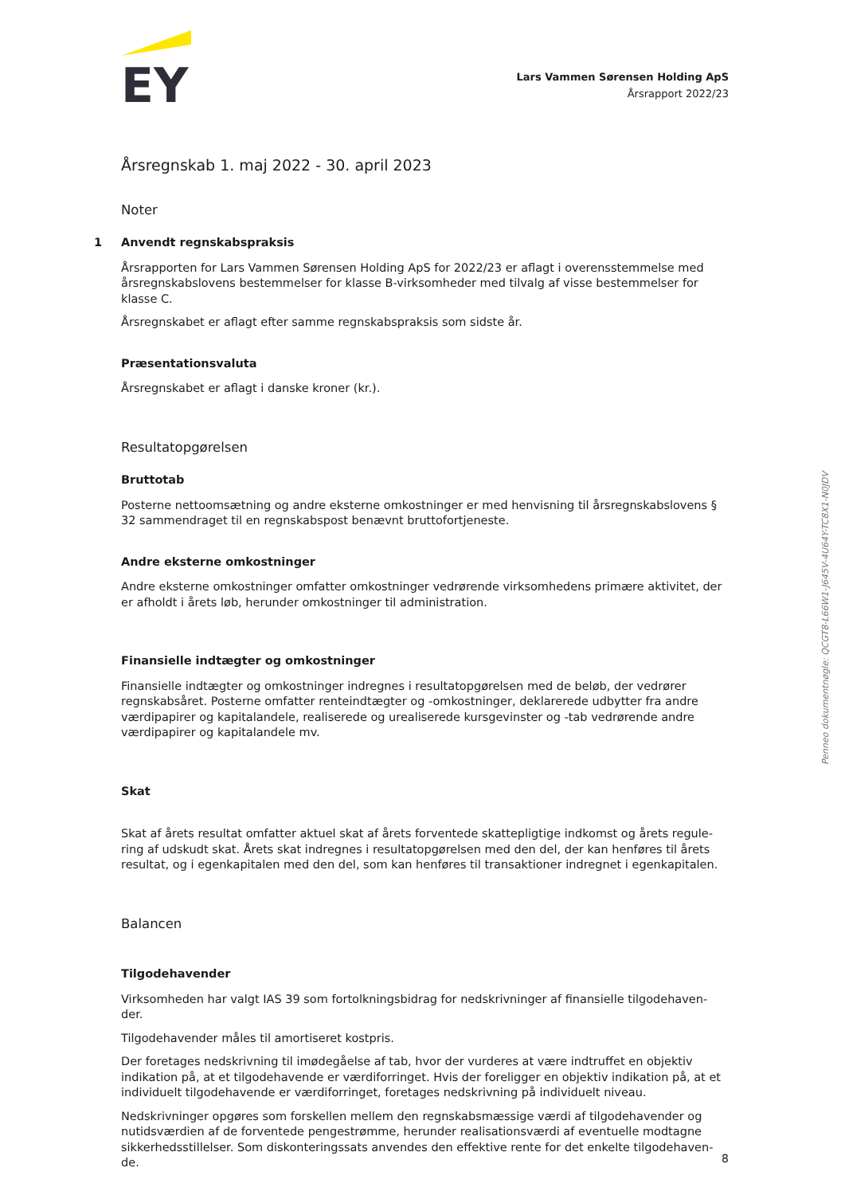EY
Lars Vammen Sørensen Holding ApS
Årsrapport 2022/23
Årsregnskab 1. maj 2022 - 30. april 2023
Noter
1 Anvendt regnskabspraksis
Årsrapporten for Lars Vammen Sørensen Holding ApS for 2022/23 er aflagt i overensstemmelse med årsregnskabslovens bestemmelser for klasse B-virksomheder med tilvalg af visse bestemmelser for klasse C.
Årsregnskabet er aflagt efter samme regnskabspraksis som sidste år.
Præsentationsvaluta
Årsregnskabet er aflagt i danske kroner (kr.).
Resultatopgørelsen
Bruttotab
Posterne nettoomsætning og andre eksterne omkostninger er med henvisning til årsregnskabslovens § 32 sammendraget til en regnskabspost benævnt bruttofortjeneste.
Andre eksterne omkostninger
Andre eksterne omkostninger omfatter omkostninger vedrørende virksomhedens primære aktivitet, der er afholdt i årets løb, herunder omkostninger til administration.
Finansielle indtægter og omkostninger
Finansielle indtægter og omkostninger indregnes i resultatopgørelsen med de beløb, der vedrører regnskabsåret. Posterne omfatter renteindtægter og -omkostninger, deklarerede udbytter fra andre værdipapirer og kapitalandele, realiserede og urealiserede kursgevinster og -tab vedrørende andre værdipapirer og kapitalandele mv.
Skat
Skat af årets resultat omfatter aktuel skat af årets forventede skattepligtige indkomst og årets regule-ring af udskudt skat. Årets skat indregnes i resultatopgørelsen med den del, der kan henføres til årets resultat, og i egenkapitalen med den del, som kan henføres til transaktioner indregnet i egenkapitalen.
Balancen
Tilgodehavender
Virksomheden har valgt IAS 39 som fortolkningsbidrag for nedskrivninger af finansielle tilgodehaven-der.
Tilgodehavender måles til amortiseret kostpris.
Der foretages nedskrivning til imødegåelse af tab, hvor der vurderes at være indtruffet en objektiv indikation på, at et tilgodehavende er værdiforringet. Hvis der foreligger en objektiv indikation på, at et individuelt tilgodehavende er værdiforringet, foretages nedskrivning på individuelt niveau.
Nedskrivninger opgøres som forskellen mellem den regnskabsmæssige værdi af tilgodehavender og nutidsværdien af de forventede pengestrømme, herunder realisationsværdi af eventuelle modtagne sikkerhedsstillelser. Som diskonteringssats anvendes den effektive rente for det enkelte tilgodehaven-de.
Penneo dokumentnøgle: QCGT8-L66W1-J645V-4U64Y-TC8X1-N0JDV
8